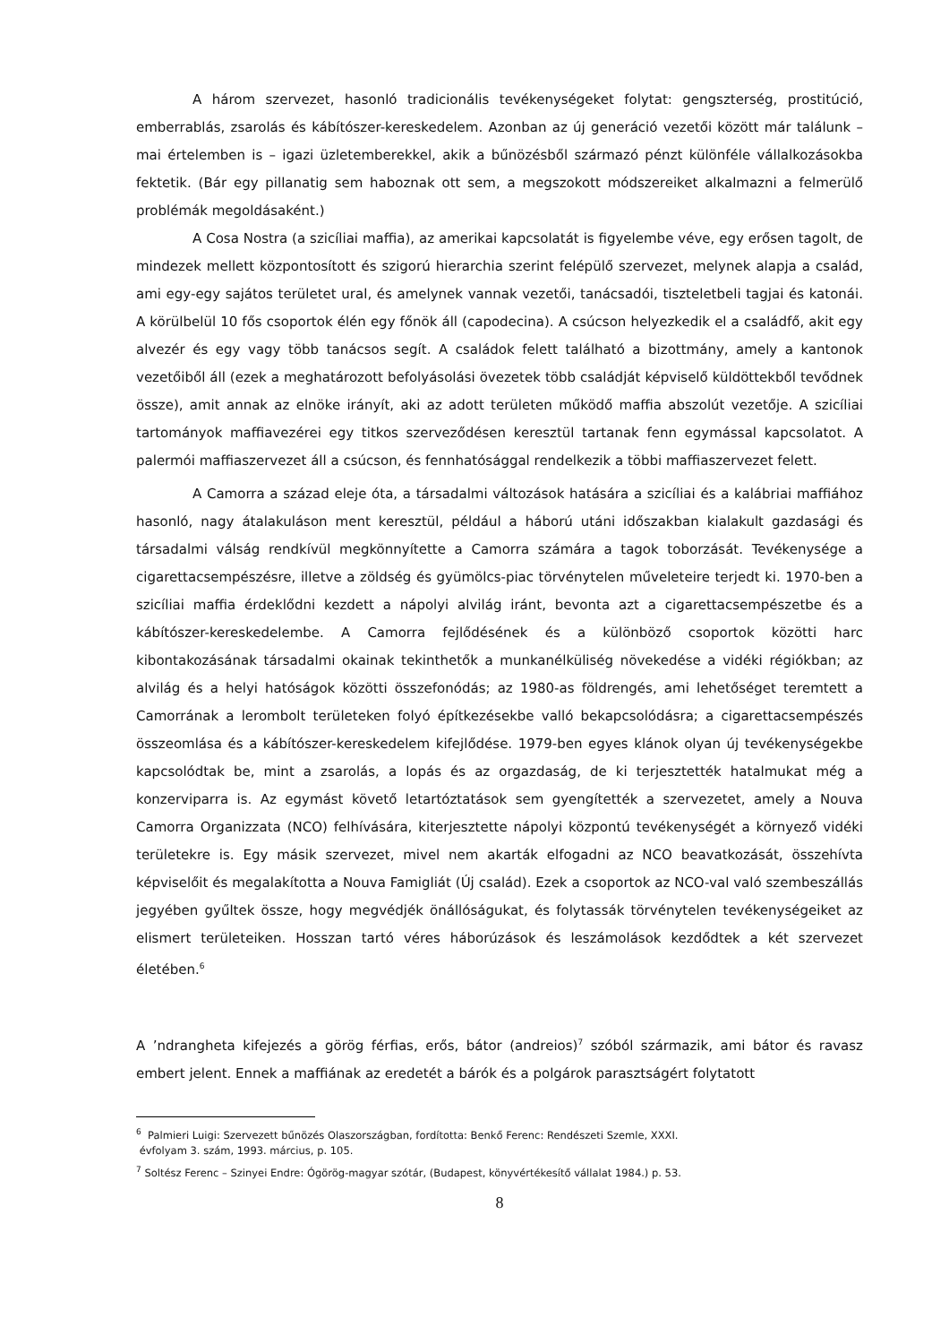A három szervezet, hasonló tradicionális tevékenységeket folytat: gengszterség, prostitúció, emberrablás, zsarolás és kábítószer-kereskedelem. Azonban az új generáció vezetői között már találunk – mai értelemben is – igazi üzletemberekkel, akik a bűnözésből származó pénzt különféle vállalkozásokba fektetik. (Bár egy pillanatig sem haboznak ott sem, a megszokott módszereiket alkalmazni a felmerülő problémák megoldásaként.)
A Cosa Nostra (a szicíliai maffia), az amerikai kapcsolatát is figyelembe véve, egy erősen tagolt, de mindezek mellett központosított és szigorú hierarchia szerint felépülő szervezet, melynek alapja a család, ami egy-egy sajátos területet ural, és amelynek vannak vezetői, tanácsadói, tiszteletbeli tagjai és katonái. A körülbelül 10 fős csoportok élén egy főnök áll (capodecina). A csúcson helyezkedik el a családfő, akit egy alvezér és egy vagy több tanácsos segít. A családok felett található a bizottmány, amely a kantonok vezetőiből áll (ezek a meghatározott befolyásolási övezetek több családját képviselő küldöttekből tevődnek össze), amit annak az elnöke irányít, aki az adott területen működő maffia abszolút vezetője. A szicíliai tartományok maffiavezérei egy titkos szerveződésen keresztül tartanak fenn egymással kapcsolatot. A palermói maffiaszervezet áll a csúcson, és fennhatósággal rendelkezik a többi maffiaszervezet felett.
A Camorra a század eleje óta, a társadalmi változások hatására a szicíliai és a kalábriai maffiához hasonló, nagy átalakuláson ment keresztül, például a háború utáni időszakban kialakult gazdasági és társadalmi válság rendkívül megkönnyítette a Camorra számára a tagok toborzását. Tevékenysége a cigarettacsempészésre, illetve a zöldség és gyümölcs-piac törvénytelen műveleteire terjedt ki. 1970-ben a szicíliai maffia érdeklődni kezdett a nápolyi alvilág iránt, bevonta azt a cigarettacsempészetbe és a kábítószer-kereskedelembe. A Camorra fejlődésének és a különböző csoportok közötti harc kibontakozásának társadalmi okainak tekinthetők a munkanélküliség növekedése a vidéki régiókban; az alvilág és a helyi hatóságok közötti összefonódás; az 1980-as földrengés, ami lehetőséget teremtett a Camorrának a lerombolt területeken folyó építkezésekbe valló bekapcsolódásra; a cigarettacsempészés összeomlása és a kábítószer-kereskedelem kifejlődése. 1979-ben egyes klánok olyan új tevékenységekbe kapcsolódtak be, mint a zsarolás, a lopás és az orgazdaság, de ki terjesztették hatalmukat még a konzerviparra is. Az egymást követő letartóztatások sem gyengítették a szervezetet, amely a Nouva Camorra Organizzata (NCO) felhívására, kiterjesztette nápolyi központú tevékenységét a környező vidéki területekre is. Egy másik szervezet, mivel nem akarták elfogadni az NCO beavatkozását, összehívta képviselőit és megalakította a Nouva Famigliát (Új család). Ezek a csoportok az NCO-val való szembeszállás jegyében gyűltek össze, hogy megvédjék önállóságukat, és folytassák törvénytelen tevékenységeiket az elismert területeiken. Hosszan tartó véres háborúzások és leszámolások kezdődtek a két szervezet életében.<sup>6</sup>
A ’ndrangheta kifejezés a görög férfias, erős, bátor (andreios)<sup>7</sup> szóból származik, ami bátor és ravasz embert jelent. Ennek a maffiának az eredetét a bárók és a polgárok parasztságért folytatott
<sup>6</sup> Palmieri Luigi: Szervezett bűnözés Olaszországban, fordította: Benkő Ferenc: Rendészeti Szemle, XXXI.
évfolyam 3. szám, 1993. március, p. 105.
<sup>7</sup> Soltész Ferenc – Szinyei Endre: Ógörög-magyar szótár, (Budapest, könyvértékesítő vállalat 1984.) p. 53.
8